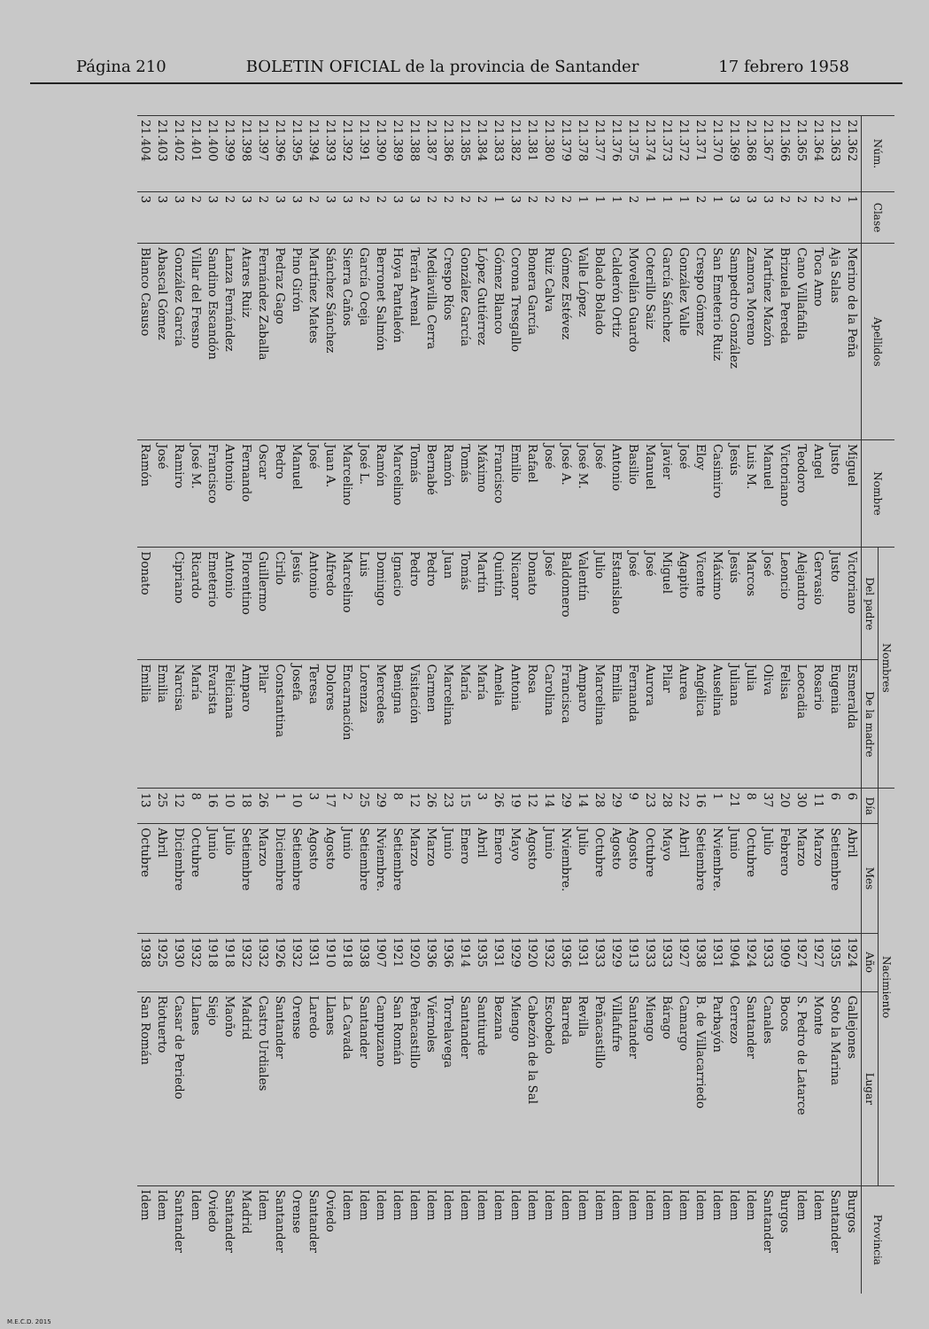Página 210 BOLETIN OFICIAL de la provincia de Santander 17 febrero 1958
| Núm. | Clase | Apellidos | Nombre | Nombres | | Nacimiento | | | | Provincia |
| --- | --- | --- | --- | --- | --- | --- | --- | --- | --- | --- |
| | | | | Del padre | De la madre | Día | Mes | Año | Lugar | |
| 21.362 | 1 | Merino de la Peña | Miguel | Victoriano | Esmeralda | 6 | Abril | 1924 | Gallejones | Burgos |
| 21.363 | 2 | Aja Salas | Justo | Justo | Eugenia | 6 | Setiembre | 1935 | Soto la Marina | Santander |
| 21.364 | 2 | Toca Amo | Angel | Gervasio | Rosario | 11 | Marzo | 1927 | Monte | Idem |
| 21.365 | 2 | Cano Villafafila | Teodoro | Alejandro | Leocadia | 30 | Marzo | 1927 | S. Pedro de Latarce | Idem |
| 21.366 | 2 | Brizuela Pereda | Victoriano | Leoncio | Felisa | 20 | Febrero | 1909 | Bocos | Burgos |
| 21.367 | 3 | Martínez Mazón | Manuel | José | Oliva | 37 | Julio | 1933 | Canales | Santander |
| 21.368 | 3 | Zamora Moreno | Luis M. | Marcos | Julia | 8 | Octubre | 1924 | Santander | Idem |
| 21.369 | 3 | Sampedro González | Jesús | Jesús | Juliana | 21 | Junio | 1904 | Cerrezo | Idem |
| 21.370 | 1 | San Emeterio Ruiz | Casimiro | Máximo | Auselina | 1 | Nviembre. | 1931 | Parbayón | Idem |
| 21.371 | 2 | Crespo Gómez | Eloy | Vicente | Angélica | 16 | Setiembre | 1938 | B. de Villacarriedo | Idem |
| 21.372 | 1 | González Valle | José | Agapito | Aurea | 22 | Abril | 1927 | Camargo | Idem |
| 21.373 | 1 | García Sánchez | Javier | Miguel | Pilar | 28 | Mayo | 1933 | Bárago | Idem |
| 21.374 | 1 | Coterillo Saiz | Manuel | José | Aurora | 23 | Octubre | 1933 | Miengo | Idem |
| 21.375 | 2 | Movellán Guardo | Basilio | José | Fernanda | 9 | Agosto | 1913 | Santander | Idem |
| 21.376 | 1 | Calderón Ortiz | Antonio | Estanislao | Emilia | 29 | Agosto | 1929 | Villafufre | Idem |
| 21.377 | 1 | Bolado Bolado | José | Julio | Marcelina | 28 | Octubre | 1933 | Peñacastillo | Idem |
| 21.378 | 1 | Valle López | José M. | Valentín | Amparo | 14 | Julio | 1931 | Revilla | Idem |
| 21.379 | 2 | Gómez Estévez | José A. | Baldomero | Francisca | 29 | Nviembre. | 1936 | Barreda | Idem |
| 21.380 | 2 | Ruiz Calva | José | José | Carolina | 14 | Junio | 1932 | Escobedo | Idem |
| 21.381 | 2 | Bonera García | Rafael | Donato | Rosa | 12 | Agosto | 1920 | Cabezón de la Sal | Idem |
| 21.382 | 3 | Corona Tresgallo | Emilio | Nicanor | Antonia | 19 | Mayo | 1929 | Miengo | Idem |
| 21.383 | 1 | Gómez Blanco | Francisco | Quintín | Amelia | 26 | Enero | 1931 | Bezana | Idem |
| 21.384 | 2 | López Gutiérrez | Máximo | Martín | María | 3 | Abril | 1935 | Santiurde | Idem |
| 21.385 | 2 | González García | Tomás | Tomás | María | 15 | Enero | 1914 | Santander | Idem |
| 21.386 | 2 | Crespo Ríos | Ramón | Juan | Marcelina | 23 | Junio | 1936 | Torrelavega | Idem |
| 21.387 | 2 | Mediavilla Cerra | Bernabé | Pedro | Carmen | 26 | Marzo | 1936 | Viérnoles | Idem |
| 21.388 | 3 | Terán Arenal | Tomás | Pedro | Visitación | 12 | Marzo | 1920 | Peñacastillo | Idem |
| 21.389 | 3 | Hoya Pantaleón | Marcelino | Ignacio | Benigna | 8 | Setiembre | 1921 | San Román | Idem |
| 21.390 | 2 | Berronet Salmón | Ramón | Domingo | Mercedes | 29 | Nviembre. | 1907 | Campuzano | Idem |
| 21.391 | 2 | García Oceja | José L. | Luis | Lorenza | 25 | Setiembre | 1938 | Santander | Idem |
| 21.392 | 3 | Sierra Caños | Marcelino | Marcelino | Encarnación | 2 | Junio | 1918 | La Cavada | Idem |
| 21.393 | 3 | Sánchez Sánchez | Juan A. | Alfredo | Dolores | 17 | Agosto | 1910 | Llanes | Oviedo |
| 21.394 | 2 | Martínez Mates | José | Antonio | Teresa | 3 | Agosto | 1931 | Laredo | Santander |
| 21.395 | 3 | Pino Girón | Manuel | Jesús | Josefa | 10 | Setiembre | 1932 | Orense | Orense |
| 21.396 | 3 | Pedraz Gago | Pedro | Cirilo | Constantina | 1 | Diciembre | 1926 | Santander | Santander |
| 21.397 | 2 | Fernández Zaballa | Oscar | Guillermo | Pilar | 26 | Marzo | 1932 | Castro Urdiales | Idem |
| 21.398 | 3 | Atares Ruiz | Fernando | Florentino | Amparo | 18 | Setiembre | 1932 | Madrid | Madrid |
| 21.399 | 2 | Lanza Fernández | Antonio | Antonio | Feliciana | 10 | Julio | 1918 | Maoño | Santander |
| 21.400 | 3 | Sandino Escandón | Francisco | Emeterio | Evarista | 16 | Junio | 1918 | Siejo | Oviedo |
| 21.401 | 2 | Villar del Fresno | José M. | Ricardo | María | 8 | Octubre | 1932 | Llanes | Idem |
| 21.402 | 3 | González García | Ramiro | Cipriano | Narcisa | 12 | Diciembre | 1930 | Casar de Periedo | Santander |
| 21.403 | 3 | Abascal Gómez | José | | Emilia | 25 | Abril | 1925 | Riotuerto | Idem |
| 21.404 | 3 | Blanco Casuso | Ramón | Donato | Emilia | 13 | Octubre | 1938 | San Román | Idem |
M.E.C.D. 2015